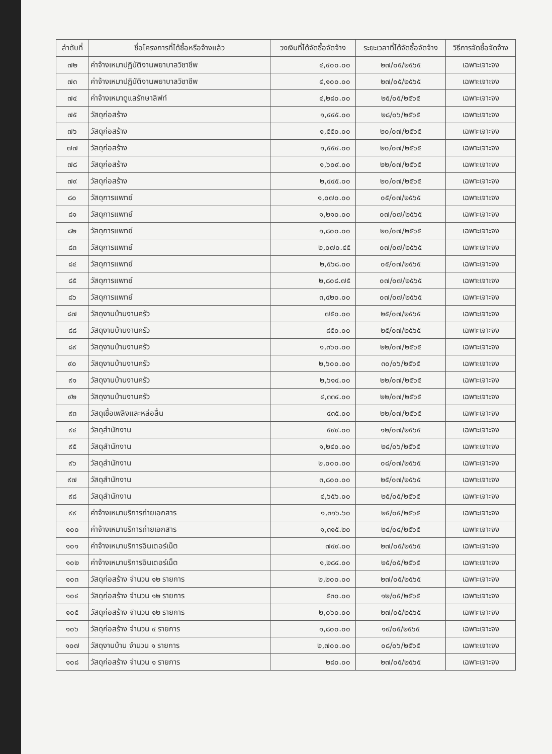| ลำดับที่ | ชื่อโครงการที่ได้ซื้อหรือจ้างแล้ว | วงเงินที่ได้จัดซื้อจัดจ้าง | ระยะเวลาที่ได้จัดซื้อจัดจ้าง | วิธีการจัดซื้อจัดจ้าง |
| --- | --- | --- | --- | --- |
| ๗๒ | ค่าจ้างเหมาปฏิบัติงานพยาบาลวิชาชีพ | ๔,๔๐๐.๐๐ | ๒๗/๐๕/๒๕๖๕ | เฉพาะเจาะจง |
| ๗๓ | ค่าจ้างเหมาปฏิบัติงานพยาบาลวิชาชีพ | ๔,๑๐๐.๐๐ | ๒๗/๐๕/๒๕๖๕ | เฉพาะเจาะจง |
| ๗๔ | ค่าจ้างเหมาดูแลรักษาลิฟท์ | ๔,๒๘๐.๐๐ | ๒๕/๐๕/๒๕๖๕ | เฉพาะเจาะจง |
| ๗๕ | วัสดุก่อสร้าง | ๑,๔๔๕.๐๐ | ๒๘/๐๖/๒๕๖๕ | เฉพาะเจาะจง |
| ๗๖ | วัสดุก่อสร้าง | ๑,๕๕๐.๐๐ | ๒๐/๐๗/๒๕๖๕ | เฉพาะเจาะจง |
| ๗๗ | วัสดุก่อสร้าง | ๑,๕๕๔.๐๐ | ๒๐/๐๗/๒๕๖๕ | เฉพาะเจาะจง |
| ๗๘ | วัสดุก่อสร้าง | ๑,๖๐๙.๐๐ | ๒๒/๐๗/๒๕๖๕ | เฉพาะเจาะจง |
| ๗๙ | วัสดุก่อสร้าง | ๒,๔๔๕.๐๐ | ๒๐/๐๗/๒๕๖๕ | เฉพาะเจาะจง |
| ๘๐ | วัสดุการแพทย์ | ๑,๐๗๐.๐๐ | ๐๕/๐๗/๒๕๖๕ | เฉพาะเจาะจง |
| ๘๑ | วัสดุการแพทย์ | ๑,๒๑๐.๐๐ | ๐๗/๐๗/๒๕๖๕ | เฉพาะเจาะจง |
| ๘๒ | วัสดุการแพทย์ | ๑,๘๐๐.๐๐ | ๒๐/๐๗/๒๕๖๕ | เฉพาะเจาะจง |
| ๘๓ | วัสดุการแพทย์ | ๒,๐๗๐.๔๕ | ๐๗/๐๗/๒๕๖๕ | เฉพาะเจาะจง |
| ๘๔ | วัสดุการแพทย์ | ๒,๕๖๘.๐๐ | ๐๕/๐๗/๒๕๖๕ | เฉพาะเจาะจง |
| ๘๕ | วัสดุการแพทย์ | ๒,๘๐๘.๗๕ | ๐๗/๐๗/๒๕๖๕ | เฉพาะเจาะจง |
| ๘๖ | วัสดุการแพทย์ | ๓,๔๒๐.๐๐ | ๐๗/๐๗/๒๕๖๕ | เฉพาะเจาะจง |
| ๘๗ | วัสดุงานบ้านงานครัว | ๗๕๐.๐๐ | ๒๕/๐๗/๒๕๖๕ | เฉพาะเจาะจง |
| ๘๘ | วัสดุงานบ้านงานครัว | ๘๕๐.๐๐ | ๒๕/๐๗/๒๕๖๕ | เฉพาะเจาะจง |
| ๘๙ | วัสดุงานบ้านงานครัว | ๑,๓๖๐.๐๐ | ๒๒/๐๗/๒๕๖๕ | เฉพาะเจาะจง |
| ๙๐ | วัสดุงานบ้านงานครัว | ๒,๖๐๐.๐๐ | ๓๐/๐๖/๒๕๖๕ | เฉพาะเจาะจง |
| ๙๑ | วัสดุงานบ้านงานครัว | ๒,๖๑๔.๐๐ | ๒๒/๐๗/๒๕๖๕ | เฉพาะเจาะจง |
| ๙๒ | วัสดุงานบ้านงานครัว | ๔,๓๓๔.๐๐ | ๒๒/๐๗/๒๕๖๕ | เฉพาะเจาะจง |
| ๙๓ | วัสดุเชื้อเพลิงและหล่อลื่น | ๔๓๕.๐๐ | ๒๒/๐๗/๒๕๖๕ | เฉพาะเจาะจง |
| ๙๔ | วัสดุสำนักงาน | ๕๙๙.๐๐ | ๑๒/๐๗/๒๕๖๕ | เฉพาะเจาะจง |
| ๙๕ | วัสดุสำนักงาน | ๑,๒๔๐.๐๐ | ๒๔/๐๖/๒๕๖๕ | เฉพาะเจาะจง |
| ๙๖ | วัสดุสำนักงาน | ๒,๐๐๐.๐๐ | ๐๘/๐๗/๒๕๖๕ | เฉพาะเจาะจง |
| ๙๗ | วัสดุสำนักงาน | ๓,๘๐๐.๐๐ | ๒๕/๐๗/๒๕๖๕ | เฉพาะเจาะจง |
| ๙๘ | วัสดุสำนักงาน | ๔,๖๕๖.๐๐ | ๒๕/๐๕/๒๕๖๕ | เฉพาะเจาะจง |
| ๙๙ | ค่าจ้างเหมาบริการถ่ายเอกสาร | ๑,๓๑๖.๖๐ | ๒๕/๐๕/๒๕๖๕ | เฉพาะเจาะจง |
| ๑๐๐ | ค่าจ้างเหมาบริการถ่ายเอกสาร | ๑,๓๑๕.๒๐ | ๒๔/๐๔/๒๕๖๕ | เฉพาะเจาะจง |
| ๑๐๑ | ค่าจ้างเหมาบริการอินเตอร์เน็ต | ๗๔๙.๐๐ | ๒๗/๐๕/๒๕๖๕ | เฉพาะเจาะจง |
| ๑๐๒ | ค่าจ้างเหมาบริการอินเตอร์เน็ต | ๑,๒๘๔.๐๐ | ๒๕/๐๕/๒๕๖๕ | เฉพาะเจาะจง |
| ๑๐๓ | วัสดุก่อสร้าง จำนวน ๑๒ รายการ | ๒,๒๐๐.๐๐ | ๒๗/๐๕/๒๕๖๕ | เฉพาะเจาะจง |
| ๑๐๔ | วัสดุก่อสร้าง จำนวน ๑๒ รายการ | ๕๓๐.๐๐ | ๑๒/๐๕/๒๕๖๕ | เฉพาะเจาะจง |
| ๑๐๕ | วัสดุก่อสร้าง จำนวน ๑๒ รายการ | ๒,๐๖๐.๐๐ | ๒๗/๐๕/๒๕๖๕ | เฉพาะเจาะจง |
| ๑๐๖ | วัสดุก่อสร้าง จำนวน ๔ รายการ | ๑,๘๐๐.๐๐ | ๑๙/๐๕/๒๕๖๕ | เฉพาะเจาะจง |
| ๑๐๗ | วัสดุงานบ้าน จำนวน ๑ รายการ | ๒,๗๐๐.๐๐ | ๐๘/๐๖/๒๕๖๕ | เฉพาะเจาะจง |
| ๑๐๘ | วัสดุก่อสร้าง จำนวน ๑ รายการ | ๒๘๐.๐๐ | ๒๗/๐๕/๒๕๖๕ | เฉพาะเจาะจง |